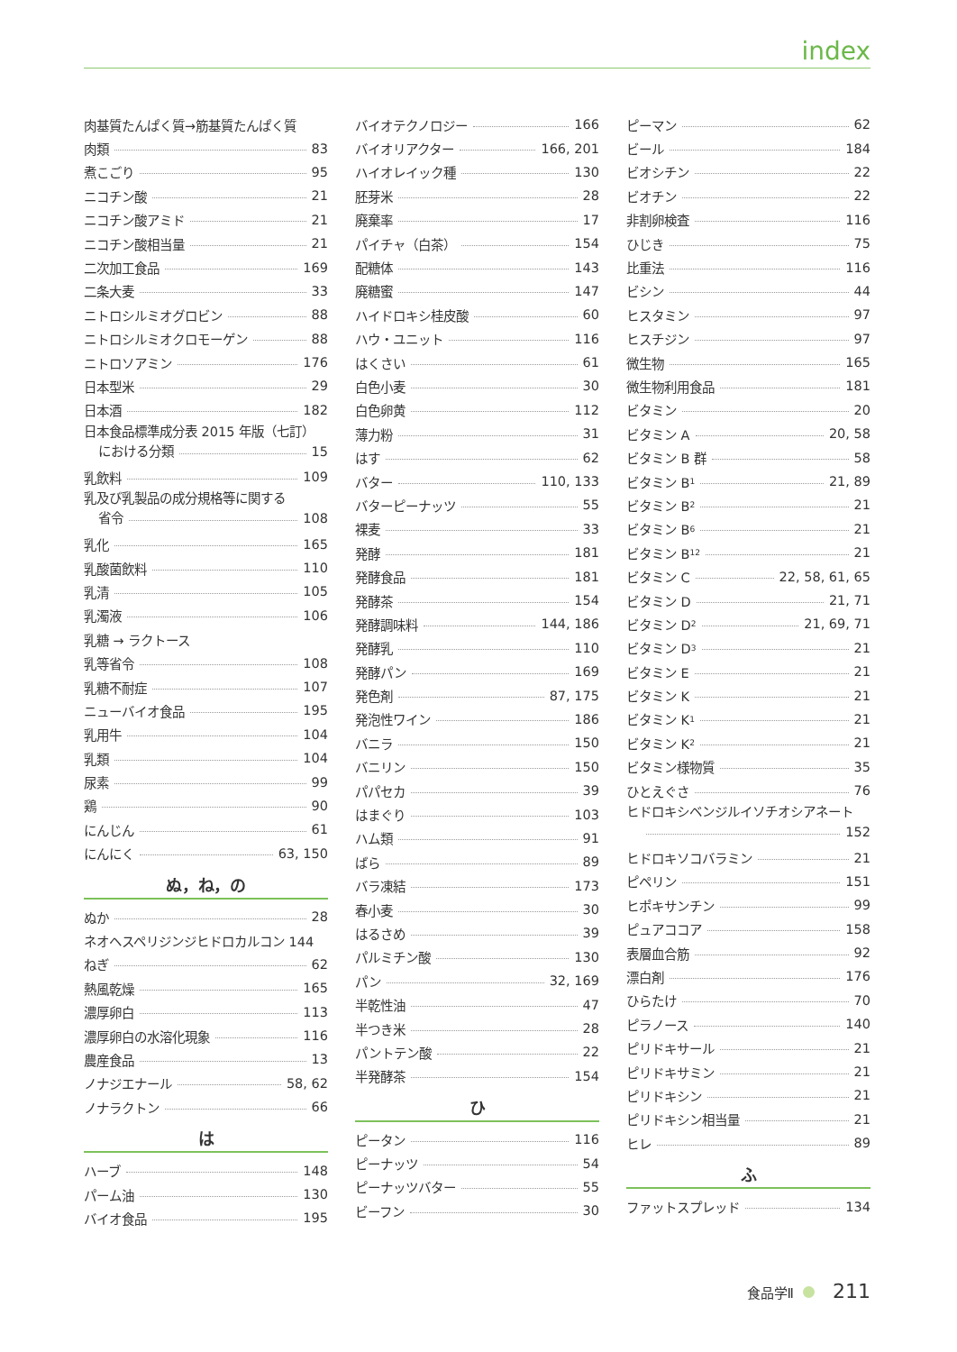index
肉基質たんぱく質→筋基質たんぱく質
肉類 83
煮こごり 95
ニコチン酸 21
ニコチン酸アミド 21
ニコチン酸相当量 21
二次加工食品 169
二条大麦 33
ニトロシルミオグロビン 88
ニトロシルミオクロモーゲン 88
ニトロソアミン 176
日本型米 29
日本酒 182
日本食品標準成分表 2015 年版（七訂）
における分類 15
乳飲料 109
乳及び乳製品の成分規格等に関する
省令 108
乳化 165
乳酸菌飲料 110
乳清 105
乳濁液 106
乳糖 → ラクトース
乳等省令 108
乳糖不耐症 107
ニューバイオ食品 195
乳用牛 104
乳類 104
尿素 99
鶏 90
にんじん 61
にんにく 63, 150
ぬ，ね，の
ぬか 28
ネオヘスペリジンジヒドロカルコン 144
ねぎ 62
熱風乾燥 165
濃厚卵白 113
濃厚卵白の水溶化現象 116
農産食品 13
ノナジエナール 58, 62
ノナラクトン 66
は
ハーブ 148
パーム油 130
バイオ食品 195
バイオテクノロジー 166
バイオリアクター 166, 201
ハイオレイック種 130
胚芽米 28
廃棄率 17
パイチャ（白茶） 154
配糖体 143
廃糖蜜 147
ハイドロキシ桂皮酸 60
ハウ・ユニット 116
はくさい 61
白色小麦 30
白色卵黄 112
薄力粉 31
はす 62
バター 110, 133
バターピーナッツ 55
裸麦 33
発酵 181
発酵食品 181
発酵茶 154
発酵調味料 144, 186
発酵乳 110
発酵パン 169
発色剤 87, 175
発泡性ワイン 186
バニラ 150
バニリン 150
パパセカ 39
はまぐり 103
ハム類 91
ばら 89
バラ凍結 173
春小麦 30
はるさめ 39
パルミチン酸 130
パン 32, 169
半乾性油 47
半つき米 28
パントテン酸 22
半発酵茶 154
ひ
ピータン 116
ピーナッツ 54
ピーナッツバター 55
ビーフン 30
ピーマン 62
ビール 184
ビオシチン 22
ビオチン 22
非割卵検査 116
ひじき 75
比重法 116
ビシン 44
ヒスタミン 97
ヒスチジン 97
微生物 165
微生物利用食品 181
ビタミン 20
ビタミン A 20, 58
ビタミン B 群 58
ビタミン B<sub>1</sub> 21, 89
ビタミン B<sub>2</sub> 21
ビタミン B<sub>6</sub> 21
ビタミン B<sub>12</sub> 21
ビタミン C 22, 58, 61, 65
ビタミン D 21, 71
ビタミン D<sub>2</sub> 21, 69, 71
ビタミン D<sub>3</sub> 21
ビタミン E 21
ビタミン K 21
ビタミン K<sub>1</sub> 21
ビタミン K<sub>2</sub> 21
ビタミン様物質 35
ひとえぐさ 76
ヒドロキシベンジルイソチオシアネート
152
ヒドロキソコバラミン 21
ピペリン 151
ヒポキサンチン 99
ピュアココア 158
表層血合筋 92
漂白剤 176
ひらたけ 70
ピラノース 140
ピリドキサール 21
ピリドキサミン 21
ピリドキシン 21
ピリドキシン相当量 21
ヒレ 89
ふ
ファットスプレッド 134
食品学Ⅱ 211